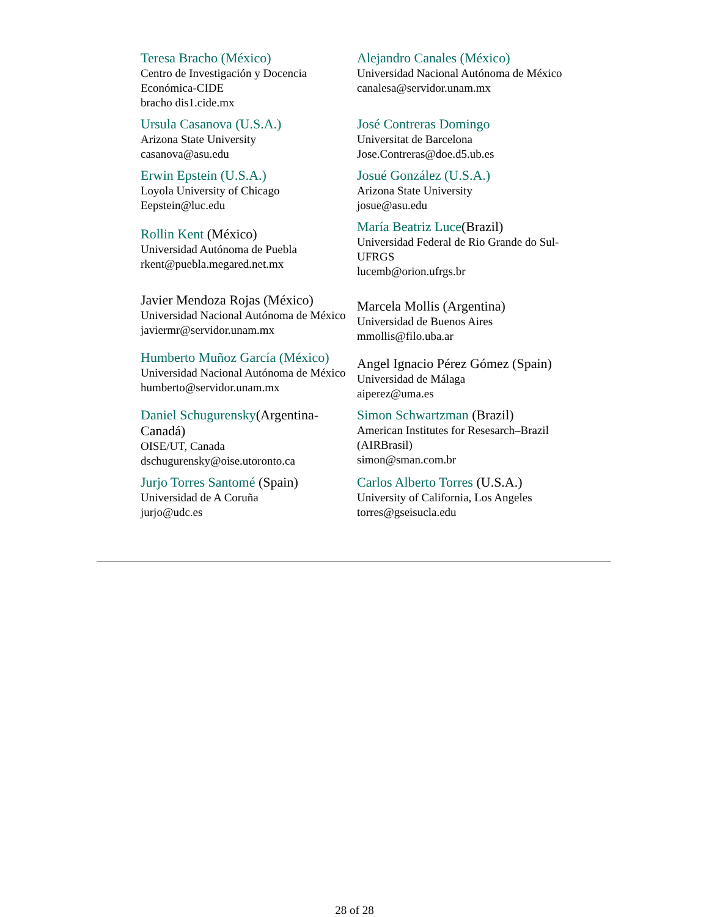| Teresa Bracho (México) Centro de Investigación y Docencia Económica-CIDE bracho dis1.cide.mx | Alejandro Canales (México) Universidad Nacional Autónoma de México canalesa@servidor.unam.mx |
| Ursula Casanova (U.S.A.) Arizona State University casanova@asu.edu | José Contreras Domingo Universitat de Barcelona Jose.Contreras@doe.d5.ub.es |
| Erwin Epstein (U.S.A.) Loyola University of Chicago Eepstein@luc.edu | Josué González (U.S.A.) Arizona State University josue@asu.edu |
| Rollin Kent (México) Universidad Autónoma de Puebla rkent@puebla.megared.net.mx | María Beatriz Luce (Brazil) Universidad Federal de Rio Grande do Sul-UFRGS lucemb@orion.ufrgs.br |
| Javier Mendoza Rojas (México) Universidad Nacional Autónoma de México javiermr@servidor.unam.mx | Marcela Mollis (Argentina) Universidad de Buenos Aires mmollis@filo.uba.ar |
| Humberto Muñoz García (México) Universidad Nacional Autónoma de México humberto@servidor.unam.mx | Angel Ignacio Pérez Gómez (Spain) Universidad de Málaga aiperez@uma.es |
| Daniel Schugurensky (Argentina-Canadá) OISE/UT, Canada dschugurensky@oise.utoronto.ca | Simon Schwartzman (Brazil) American Institutes for Resesarch–Brazil (AIRBrasil) simon@sman.com.br |
| Jurjo Torres Santomé (Spain) Universidad de A Coruña jurjo@udc.es | Carlos Alberto Torres (U.S.A.) University of California, Los Angeles torres@gseisucla.edu |
28 of 28